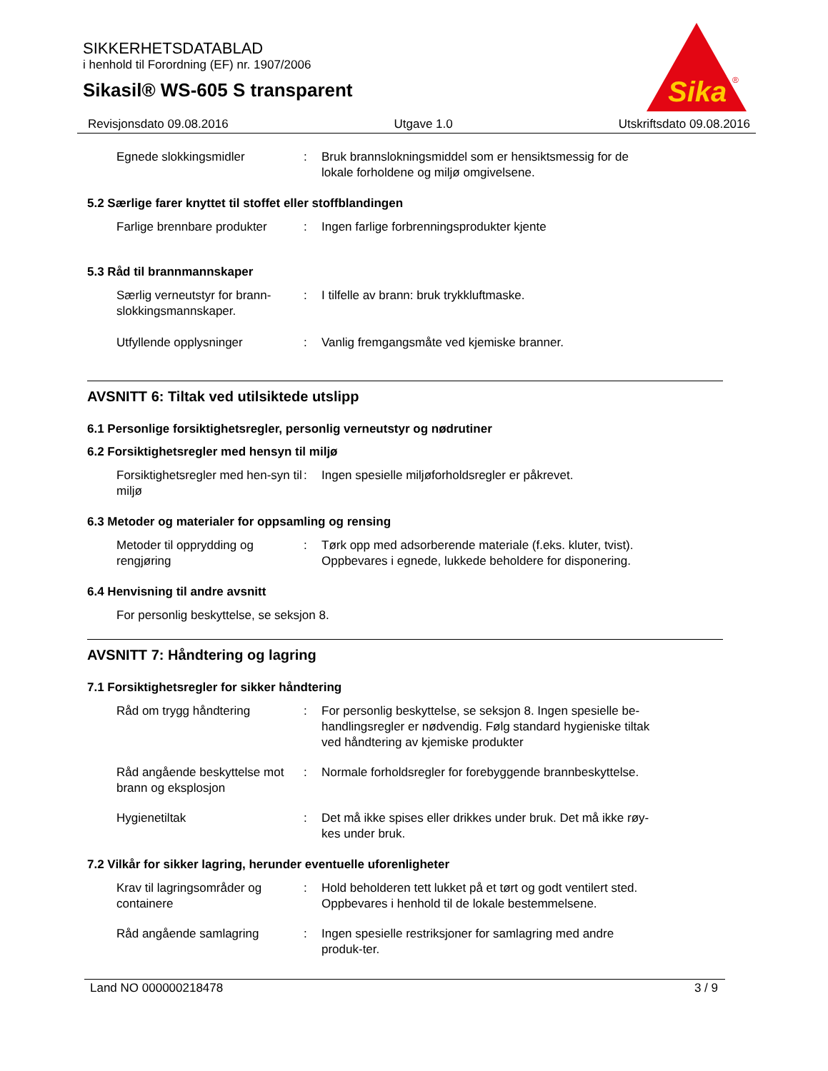SIKKERHETSDATABLAD
i henhold til Forordning (EF) nr. 1907/2006
Sikasil® WS-605 S transparent
Sika
®
Revisjonsdato 09.08.2016 Utgave 1.0 Utskriftsdato 09.08.2016
Egnede slokkingsmidler : Bruk brannslokningsmiddel som er hensiktsmessig for de lokale forholdene og miljø omgivelsene.
5.2 Særlige farer knyttet til stoffet eller stoffblandingen
Farlige brennbare produkter
: Ingen farlige forbrenningsprodukter kjente
5.3 Råd til brannmannskaper
Særlig verneutstyr for brann-slokkingsmannskaper.
: I tilfelle av brann: bruk trykkluftmaske.
Utfyllende opplysninger : Vanlig fremgangsmåte ved kjemiske branner.
AVSNITT 6: Tiltak ved utilsiktede utslipp
6.1 Personlige forsiktighetsregler, personlig verneutstyr og nødrutiner
6.2 Forsiktighetsregler med hensyn til miljø
Forsiktighetsregler med hen-syn til miljø
: Ingen spesielle miljøforholdsregler er påkrevet.
6.3 Metoder og materialer for oppsamling og rensing
Metoder til opprydding og rengjøring
: Tørk opp med adsorberende materiale (f.eks. kluter, tvist). Oppbevares i egnede, lukkede beholdere for disponering.
6.4 Henvisning til andre avsnitt
For personlig beskyttelse, se seksjon 8.
AVSNITT 7: Håndtering og lagring
7.1 Forsiktighetsregler for sikker håndtering
Råd om trygg håndtering : For personlig beskyttelse, se seksjon 8. Ingen spesielle be-handlingsregler er nødvendig. Følg standard hygieniske tiltak ved håndtering av kjemiske produkter
Råd angående beskyttelse mot brann og eksplosjon
: Normale forholdsregler for forebyggende brannbeskyttelse.
Hygienetiltak : Det må ikke spises eller drikkes under bruk. Det må ikke røy-kes under bruk.
7.2 Vilkår for sikker lagring, herunder eventuelle uforenligheter
Krav til lagringsområder og containere
: Hold beholderen tett lukket på et tørt og godt ventilert sted. Oppbevares i henhold til de lokale bestemmelsene.
Råd angående samlagring : Ingen spesielle restriksjoner for samlagring med andre produk-ter.
Land NO 000000218478 3 / 9